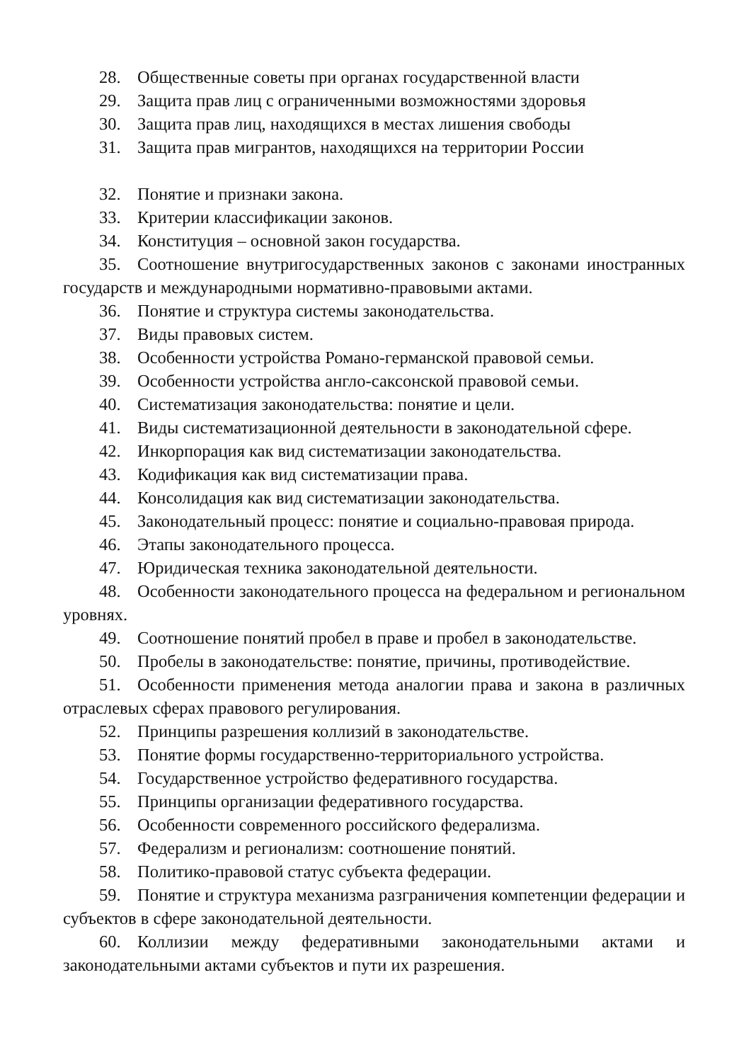28. Общественные советы при органах государственной власти
29. Защита прав лиц с ограниченными возможностями здоровья
30. Защита прав лиц, находящихся в местах лишения свободы
31. Защита прав мигрантов, находящихся на территории России
32. Понятие и признаки закона.
33. Критерии классификации законов.
34. Конституция – основной закон государства.
35. Соотношение внутригосударственных законов с законами иностранных государств и международными нормативно-правовыми актами.
36. Понятие и структура системы законодательства.
37. Виды правовых систем.
38. Особенности устройства Романо-германской правовой семьи.
39. Особенности устройства англо-саксонской правовой семьи.
40. Систематизация законодательства: понятие и цели.
41. Виды систематизационной деятельности в законодательной сфере.
42. Инкорпорация как вид систематизации законодательства.
43. Кодификация как вид систематизации права.
44. Консолидация как вид систематизации законодательства.
45. Законодательный процесс: понятие и социально-правовая природа.
46. Этапы законодательного процесса.
47. Юридическая техника законодательной деятельности.
48. Особенности законодательного процесса на федеральном и региональном уровнях.
49. Соотношение понятий пробел в праве и пробел в законодательстве.
50. Пробелы в законодательстве: понятие, причины, противодействие.
51. Особенности применения метода аналогии права и закона в различных отраслевых сферах правового регулирования.
52. Принципы разрешения коллизий в законодательстве.
53. Понятие формы государственно-территориального устройства.
54. Государственное устройство федеративного государства.
55. Принципы организации федеративного государства.
56. Особенности современного российского федерализма.
57. Федерализм и регионализм: соотношение понятий.
58. Политико-правовой статус субъекта федерации.
59. Понятие и структура механизма разграничения компетенции федерации и субъектов в сфере законодательной деятельности.
60. Коллизии между федеративными законодательными актами и законодательными актами субъектов и пути их разрешения.